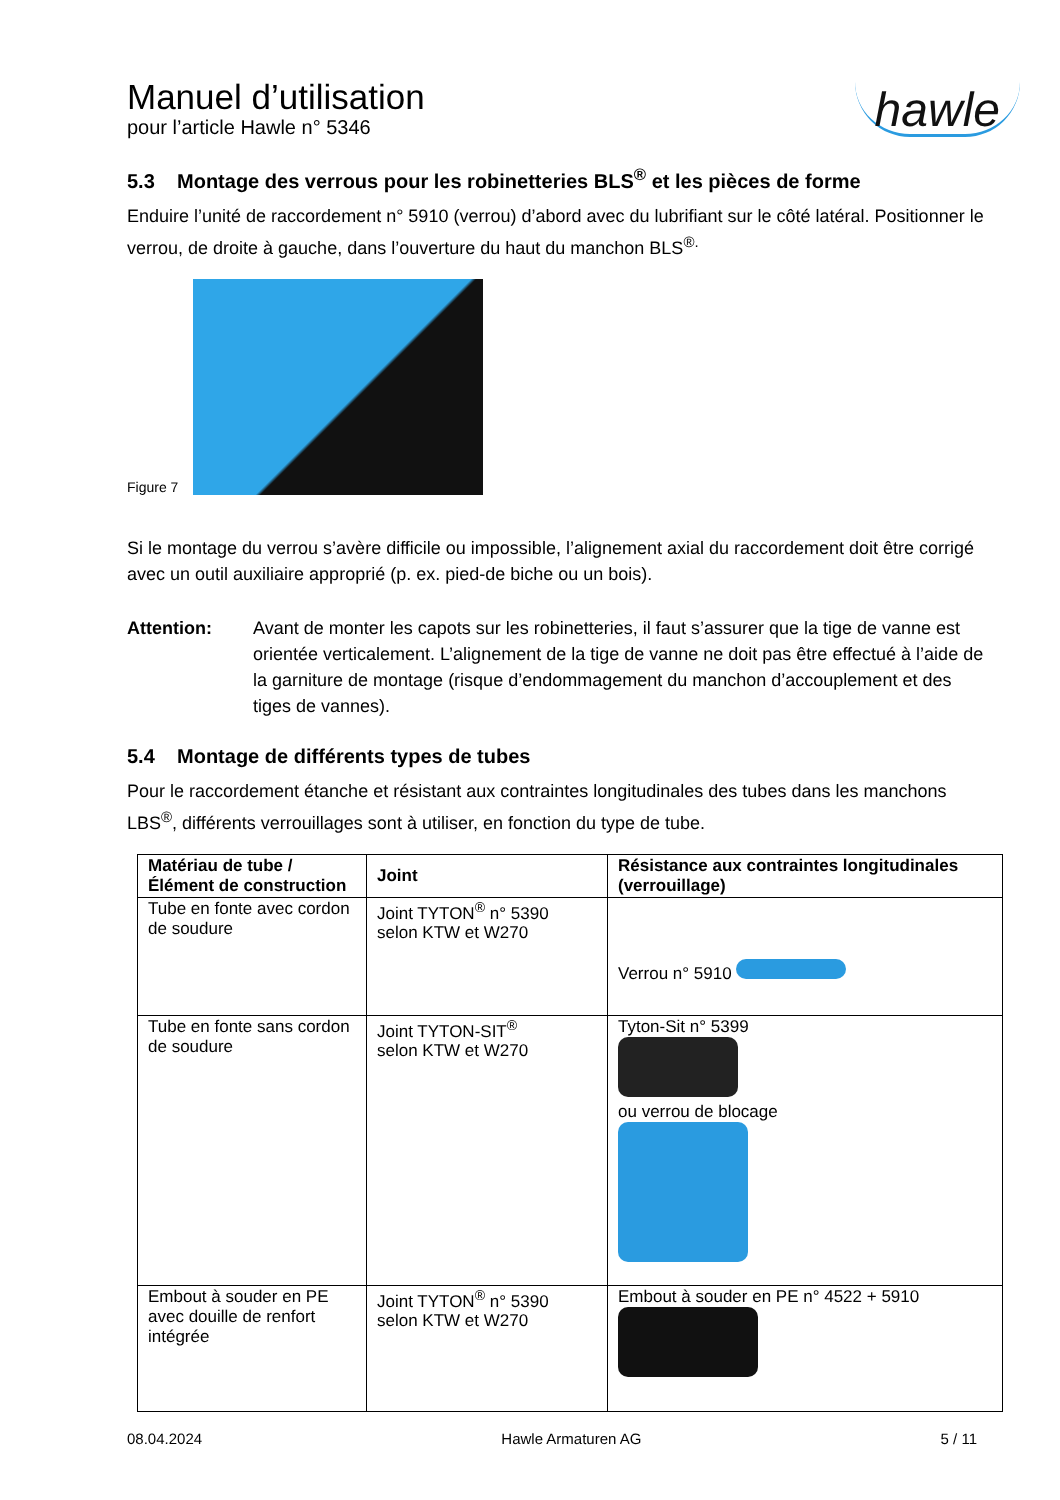Manuel d’utilisation
pour l’article Hawle n° 5346
hawle
5.3 Montage des verrous pour les robinetteries BLS<sup>®</sup> et les pièces de forme
Enduire l’unité de raccordement n° 5910 (verrou) d’abord avec du lubrifiant sur le côté latéral. Positionner le verrou, de droite à gauche, dans l’ouverture du haut du manchon BLS<sup>®.</sup>
Figure 7
Si le montage du verrou s’avère difficile ou impossible, l’alignement axial du raccordement doit être corrigé avec un outil auxiliaire approprié (p. ex. pied-de biche ou un bois).
Attention: Avant de monter les capots sur les robinetteries, il faut s’assurer que la tige de vanne est orientée verticalement. L’alignement de la tige de vanne ne doit pas être effectué à l’aide de la garniture de montage (risque d’endommagement du manchon d’accouplement et des tiges de vannes).
5.4 Montage de différents types de tubes
Pour le raccordement étanche et résistant aux contraintes longitudinales des tubes dans les manchons LBS<sup>®</sup>, différents verrouillages sont à utiliser, en fonction du type de tube.
| Matériau de tube / Élément de construction | Joint | Résistance aux contraintes longitudinales (verrouillage) |
| --- | --- | --- |
| Tube en fonte avec cordon de soudure | Joint TYTON<sup>®</sup> n° 5390 selon KTW et W270 | Verrou n° 5910 |
| Tube en fonte sans cordon de soudure | Joint TYTON-SIT<sup>®</sup> selon KTW et W270 | Tyton-Sit n° 5399 ou verrou de blocage |
| Embout à souder en PE avec douille de renfort intégrée | Joint TYTON<sup>®</sup> n° 5390 selon KTW et W270 | Embout à souder en PE n° 4522 + 5910 |
08.04.2024 Hawle Armaturen AG 5 / 11